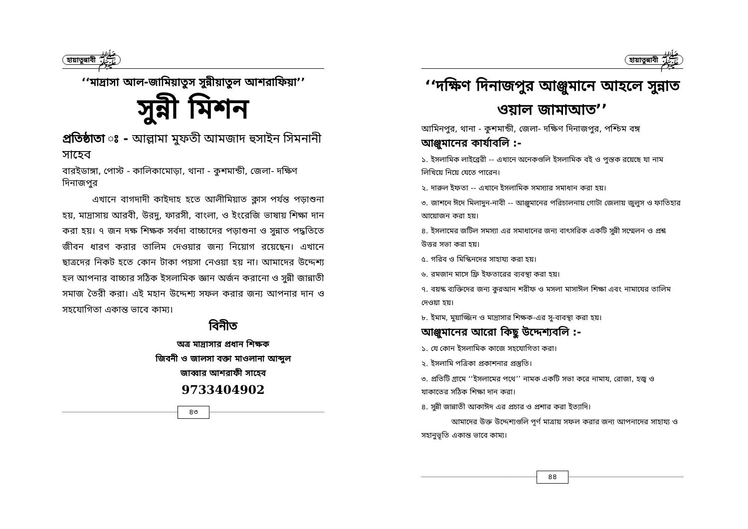হায়াতুন্নাবী ﷺ
‘‘মাদ্রাসা আল-জামিয়াতুস সুন্নীয়াতুল আশরাফিয়া’’
সুন্নী মিশন
প্রতিষ্ঠাতা ঃ - আল্লামা মুফতী আমজাদ হুসাইন সিমনানী সাহেব
বারইডাঙ্গা, পোস্ট - কালিকামোড়া, থানা - কুশমান্ডী, জেলা- দক্ষিণ দিনাজপুর
এখানে বাগদাদী কাইদাহ হতে আলীমিয়াত ক্লাস পর্যন্ত পড়াশুনা হয়, মাদ্রাসায় আরবী, উরদু, ফারসী, বাংলা, ও ইংরেজি ভাষায় শিক্ষা দান করা হয়। ৭ জন দক্ষ শিক্ষক সর্বদা বাচ্চাদের পড়াশুনা ও সুন্নাত পদ্ধতিতে জীবন ধারণ করার তালিম দেওয়ার জন্য নিয়োগ রয়েছেন। এখানে ছাত্রদের নিকট হতে কোন টাকা পয়সা নেওয়া হয় না। আমাদের উদ্দেশ্য হল আপনার বাচ্চার সঠিক ইসলামিক জ্ঞান অর্জন করানো ও সুন্নী জান্নাতী সমাজ তৈরী করা। এই মহান উদ্দেশ্য সফল করার জন্য আপনার দান ও সহযোগিতা একান্ত ভাবে কাম্য।
বিনীত
অত্র মাদ্রাসার প্রধান শিক্ষক
জিবনী ও জালসা বক্তা মাওলানা আব্দুল
জাব্বার আশরাফী সাহেব
9733404902
৪৩
হায়াতুন্নাবী ﷺ
‘‘দক্ষিণ দিনাজপুর আঞ্জুমানে আহলে সুন্নাত ওয়াল জামাআত’’
আমিনপুর, থানা - কুশমান্ডী, জেলা- দক্ষিণ দিনাজপুর, পশ্চিম বঙ্গ
আঞ্জুমানের কার্যাবলি :-
১. ইসলামিক লাইব্রেরী -- এখানে অনেকগুলি ইসলামিক বই ও পুস্তক রয়েছে যা নাম লিখিয়ে নিয়ে যেতে পারেন।
২. দারুল ইফতা -- এখানে ইসলামিক সমস্যার সমাধান করা হয়।
৩. জাশনে ঈদে মিলাদুন-নাবী -- আঞ্জুমানের পরিচালনায় গোটা জেলায় জুলুস ও ফাতিহার আয়োজন করা হয়।
৪. ইসলামের জটিল সমস্যা এর সমাধানের জন্য বাৎসরিক একটি সুন্নী সম্মেলন ও প্রশ্ন উত্তর সভা করা হয়।
৫. গরিব ও মিস্কিনদের সাহায্য করা হয়।
৬. রমজান মাসে ফ্রি ইফতারের ব্যবস্থা করা হয়।
৭. বয়স্ক ব্যক্তিদের জন্য কুরআন শরীফ ও মসলা মাসাঈল শিক্ষা এবং নামাযের তালিম দেওয়া হয়।
৮. ইমাম, মুয়াজ্জিন ও মাদ্রাসার শিক্ষক-এর সু-বাবস্থা করা হয়।
আঞ্জুমানের আরো কিছু উদ্দেশ্যবলি :-
১. যে কোন ইসলামিক কাজে সহযোগিতা করা।
২. ইসলামি পত্রিকা প্রকাশনার প্রস্তুতি।
৩. প্রতিটি গ্রামে ‘‘ইসলামের পথে’’ নামক একটি সভা করে নামায, রোজা, হজ্ব ও যাকাতের সঠিক শিক্ষা দান করা।
৪. সুন্নী জান্নাতী আকাঈদ এর প্রচার ও প্রশার করা ইত্যাদি।
আমাদের উক্ত উদ্দেশ্যগুলি পূর্ণ মাত্রায় সফল করার জন্য আপনাদের সাহায্য ও সহানুভূতি একান্ত ভাবে কাম্য।
৪৪